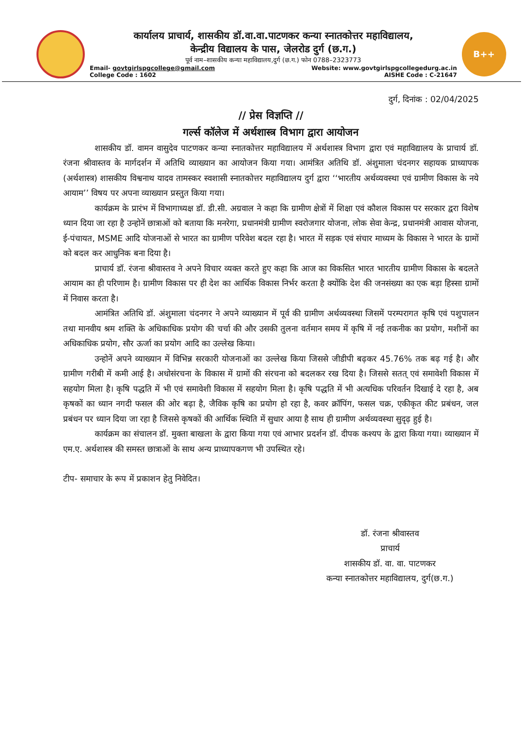कार्यालय प्राचार्य, शासकीय डॉ.वा.वा.पाटणकर कन्या स्नातकोत्तर महाविद्यालय,
केन्द्रीय विद्यालय के पास, जेलरोड दुर्ग (छ.ग.)
पूर्व नाम–शासकीय कन्या महाविद्यालय,दुर्ग (छ.ग.) फोन 0788–2323773
Email- govtgirlspgcollege@gmail.com Website: www.govtgirlspgcollegedurg.ac.in
College Code : 1602 AISHE Code : C-21647
B++ NAAC
दुर्ग, दिनांक : 02/04/2025
// प्रेस विज्ञप्ति //
गर्ल्स कॉलेज में अर्थशास्त्र विभाग द्वारा आयोजन
शासकीय डॉ. वामन वासुदेव पाटणकर कन्या स्नातकोत्तर महाविद्यालय में अर्थशास्त्र विभाग द्वारा एवं महाविद्यालय के प्राचार्य डॉ. रंजना श्रीवास्तव के मार्गदर्शन में अतिथि व्याख्यान का आयोजन किया गया। आमंत्रित अतिथि डॉ. अंशुमाला चंदनगर सहायक प्राध्यापक (अर्थशास्त्र) शासकीय विश्वनाथ यादव तामस्कर स्वशासी स्नातकोत्तर महाविद्यालय दुर्ग द्वारा ‘‘भारतीय अर्थव्यवस्था एवं ग्रामीण विकास के नये आयाम’’ विषय पर अपना व्याख्यान प्रस्तुत किया गया।
कार्यक्रम के प्रारंभ में विभागाध्यक्ष डॉ. डी.सी. अग्रवाल ने कहा कि ग्रामीण क्षेत्रों में शिक्षा एवं कौशल विकास पर सरकार द्वरा विशेष ध्यान दिया जा रहा है उन्होनें छात्राओं को बताया कि मनरेगा, प्रधानमंत्री ग्रामीण स्वरोजगार योजना, लोक सेवा केन्द्र, प्रधानमंत्री आवास योजना, ई-पंचायत, MSME आदि योजनाओं से भारत का ग्रामीण परिवेश बदल रहा है। भारत में सड़क एवं संचार माध्यम के विकास ने भारत के ग्रामों को बदल कर आधुनिक बना दिया है।
प्राचार्य डॉ. रंजना श्रीवास्तव ने अपने विचार व्यक्त करते हुए कहा कि आज का विकसित भारत भारतीय ग्रामीण विकास के बदलते आयाम का ही परिणाम है। ग्रामीण विकास पर ही देश का आर्थिक विकास निर्भर करता है क्योंकि देश की जनसंख्या का एक बड़ा हिस्सा ग्रामों में निवास करता है।
आमंत्रित अतिथि डॉ. अंशुमाला चंदनगर ने अपने व्याख्यान में पूर्व की ग्रामीण अर्थव्यवस्था जिसमें परम्परागत कृषि एवं पशुपालन तथा मानवीय श्रम शक्ति के अधिकाधिक प्रयोग की चर्चा की और उसकी तुलना वर्तमान समय में कृषि में नई तकनीक का प्रयोग, मशीनों का अधिकाधिक प्रयोग, सौर ऊर्जा का प्रयोग आदि का उल्लेख किया।
उन्होनें अपने व्याख्यान में विभिन्न सरकारी योजनाओं का उल्लेख किया जिससे जीडीपी बढ़कर 45.76% तक बढ़ गई है। और ग्रामीण गरीबी में कमी आई है। अधोसंरचना के विकास में ग्रामों की संरचना को बदलकर रख दिया है। जिससे सतत् एवं समावेशी विकास में सहयोग मिला है। कृषि पद्धति में भी एवं समावेशी विकास में सहयोग मिला है। कृषि पद्धति में भी अत्यधिक परिवर्तन दिखाई दे रहा है, अब कृषकों का ध्यान नगदी फसल की ओर बढ़ा है, जैविक कृषि का प्रयोग हो रहा है, कवर क्रॉपिंग, फसल चक्र, एकीकृत कीट प्रबंधन, जल प्रबंधन पर ध्यान दिया जा रहा है जिससे कृषकों की आर्थिक स्थिति में सुधार आया है साथ ही ग्रामीण अर्थव्यवस्था सुदृढ़ हुई है।
कार्यक्रम का संचालन डॉ. मुक्ता बाखला के द्वारा किया गया एवं आभार प्रदर्शन डॉ. दीपक कश्यप के द्वारा किया गया। व्याख्यान में एम.ए. अर्थशास्त्र की समस्त छात्राओं के साथ अन्य प्राध्यापकगण भी उपस्थित रहे।
टीप- समाचार के रूप में प्रकाशन हेतु निवेदित।
डॉ. रंजना श्रीवास्तव
प्राचार्य
शासकीय डॉ. वा. वा. पाटणकर
कन्या स्नातकोत्तर महाविद्यालय, दुर्ग(छ.ग.)